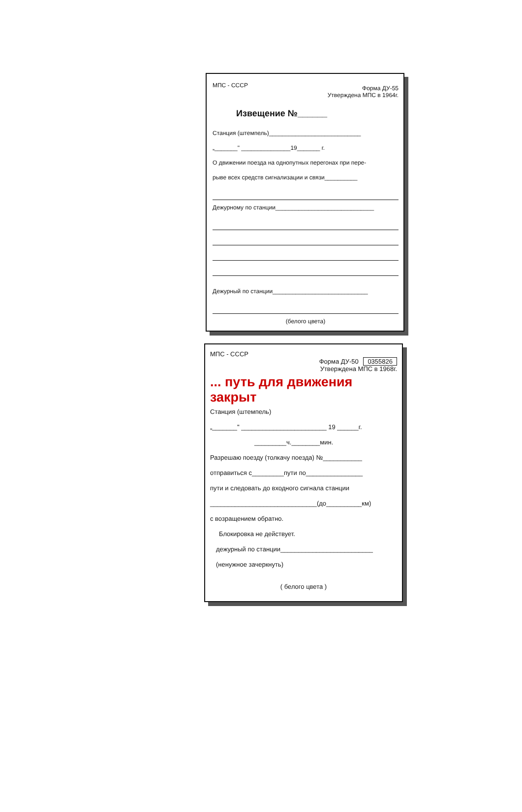МПС - СССР
Форма ДУ-55
Утверждена МПС в 1964г.
Извещение №______
Станция (штемпель)____________________________
„_______" _______________19_______ г.
О движении поезда на однопутных перегонах при пере-
рыве всех средств сигнализации и связи__________
Дежурному по станции______________________________
Дежурный по станции_____________________________
(белого цвета)
МПС - СССР
Форма ДУ-50 0355826
Утверждена МПС в 1968г.
... путь для движения закрыт
Станция (штемпель)
„_______" ________________________ 19 ______г.
_________ч.________мин.
Разрешаю поезду (толкачу поезда) №___________
отправиться с_________пути по________________
пути и следовать до входного сигнала станции
______________________________(до__________км)
с возращением обратно.
Блокировка не действует.
дежурный по станции__________________________
(ненужное зачеркнуть)
( белого цвета )